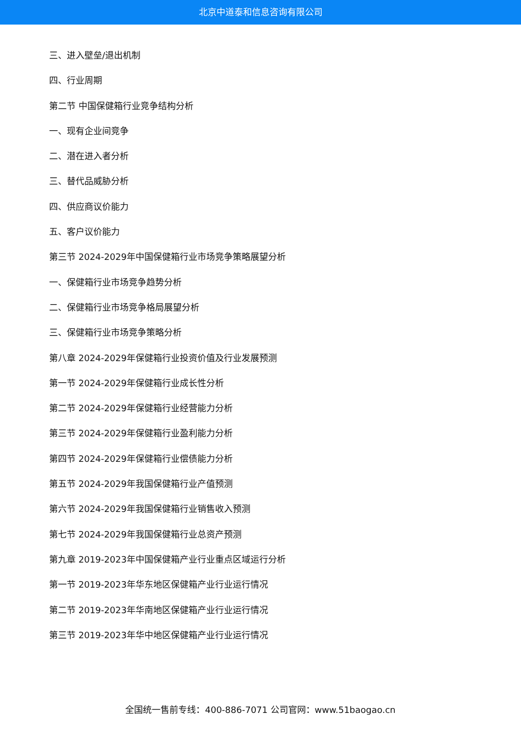北京中道泰和信息咨询有限公司
三、进入壁垒/退出机制
四、行业周期
第二节 中国保健箱行业竞争结构分析
一、现有企业间竞争
二、潜在进入者分析
三、替代品威胁分析
四、供应商议价能力
五、客户议价能力
第三节 2024-2029年中国保健箱行业市场竞争策略展望分析
一、保健箱行业市场竞争趋势分析
二、保健箱行业市场竞争格局展望分析
三、保健箱行业市场竞争策略分析
第八章 2024-2029年保健箱行业投资价值及行业发展预测
第一节 2024-2029年保健箱行业成长性分析
第二节 2024-2029年保健箱行业经营能力分析
第三节 2024-2029年保健箱行业盈利能力分析
第四节 2024-2029年保健箱行业偿债能力分析
第五节 2024-2029年我国保健箱行业产值预测
第六节 2024-2029年我国保健箱行业销售收入预测
第七节 2024-2029年我国保健箱行业总资产预测
第九章 2019-2023年中国保健箱产业行业重点区域运行分析
第一节 2019-2023年华东地区保健箱产业行业运行情况
第二节 2019-2023年华南地区保健箱产业行业运行情况
第三节 2019-2023年华中地区保健箱产业行业运行情况
全国统一售前专线：400-886-7071 公司官网：www.51baogao.cn